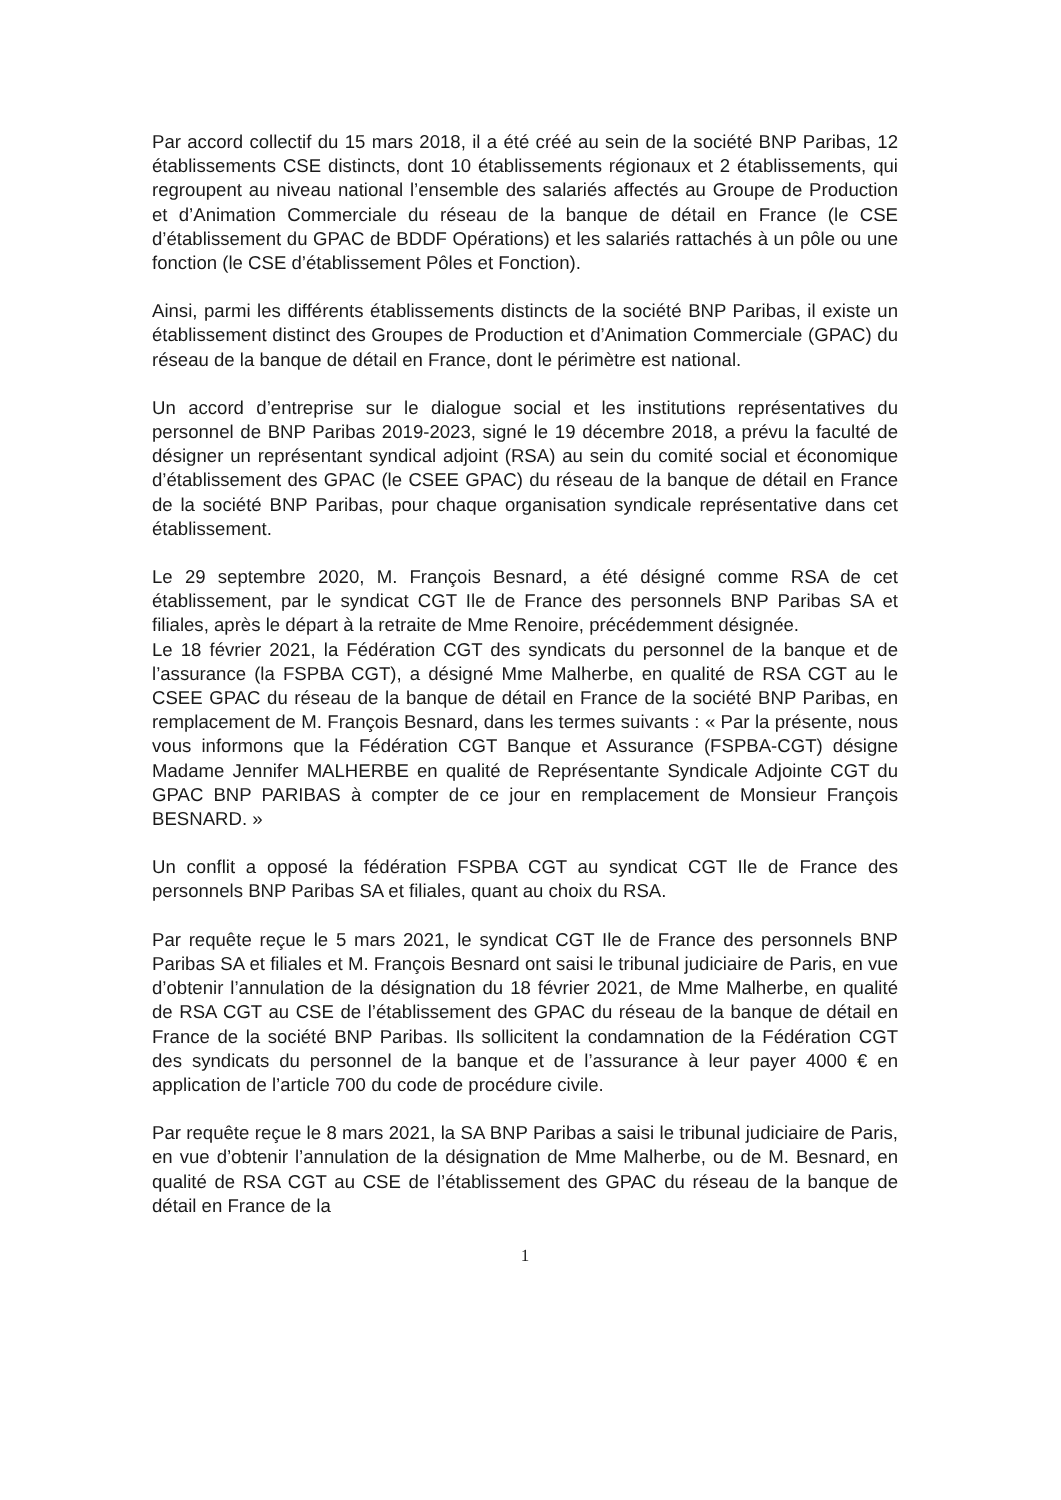Par accord collectif du 15 mars 2018, il a été créé au sein de la société BNP Paribas, 12 établissements CSE distincts, dont 10 établissements régionaux et 2 établissements, qui regroupent au niveau national l’ensemble des salariés affectés au Groupe de Production et d’Animation Commerciale du réseau de la banque de détail en France (le CSE d’établissement du GPAC de BDDF Opérations) et les salariés rattachés à un pôle ou une fonction (le CSE d’établissement Pôles et Fonction).
Ainsi, parmi les différents établissements distincts de la société BNP Paribas, il existe un établissement distinct des Groupes de Production et d’Animation Commerciale (GPAC) du réseau de la banque de détail en France, dont le périmètre est national.
Un accord d’entreprise sur le dialogue social et les institutions représentatives du personnel de BNP Paribas 2019-2023, signé le 19 décembre 2018, a prévu la faculté de désigner un représentant syndical adjoint (RSA) au sein du comité social et économique d’établissement des GPAC (le CSEE GPAC) du réseau de la banque de détail en France de la société BNP Paribas, pour chaque organisation syndicale représentative dans cet établissement.
Le 29 septembre 2020, M. François Besnard, a été désigné comme RSA de cet établissement, par le syndicat CGT Ile de France des personnels BNP Paribas SA et filiales, après le départ à la retraite de Mme Renoire, précédemment désignée.
Le 18 février 2021, la Fédération CGT des syndicats du personnel de la banque et de l’assurance (la FSPBA CGT), a désigné Mme Malherbe, en qualité de RSA CGT au le CSEE GPAC du réseau de la banque de détail en France de la société BNP Paribas, en remplacement de M. François Besnard, dans les termes suivants : « Par la présente, nous vous informons que la Fédération CGT Banque et Assurance (FSPBA-CGT) désigne Madame Jennifer MALHERBE en qualité de Représentante Syndicale Adjointe CGT du GPAC BNP PARIBAS à compter de ce jour en remplacement de Monsieur François BESNARD. »
Un conflit a opposé la fédération FSPBA CGT au syndicat CGT Ile de France des personnels BNP Paribas SA et filiales, quant au choix du RSA.
Par requête reçue le 5 mars 2021, le syndicat CGT Ile de France des personnels BNP Paribas SA et filiales et M. François Besnard ont saisi le tribunal judiciaire de Paris, en vue d’obtenir l’annulation de la désignation du 18 février 2021, de Mme Malherbe, en qualité de RSA CGT au CSE de l’établissement des GPAC du réseau de la banque de détail en France de la société BNP Paribas. Ils sollicitent la condamnation de la Fédération CGT des syndicats du personnel de la banque et de l’assurance à leur payer 4000 € en application de l’article 700 du code de procédure civile.
Par requête reçue le 8 mars 2021, la SA BNP Paribas a saisi le tribunal judiciaire de Paris, en vue d’obtenir l’annulation de la désignation de Mme Malherbe, ou de M. Besnard, en qualité de RSA CGT au CSE de l’établissement des GPAC du réseau de la banque de détail en France de la
1